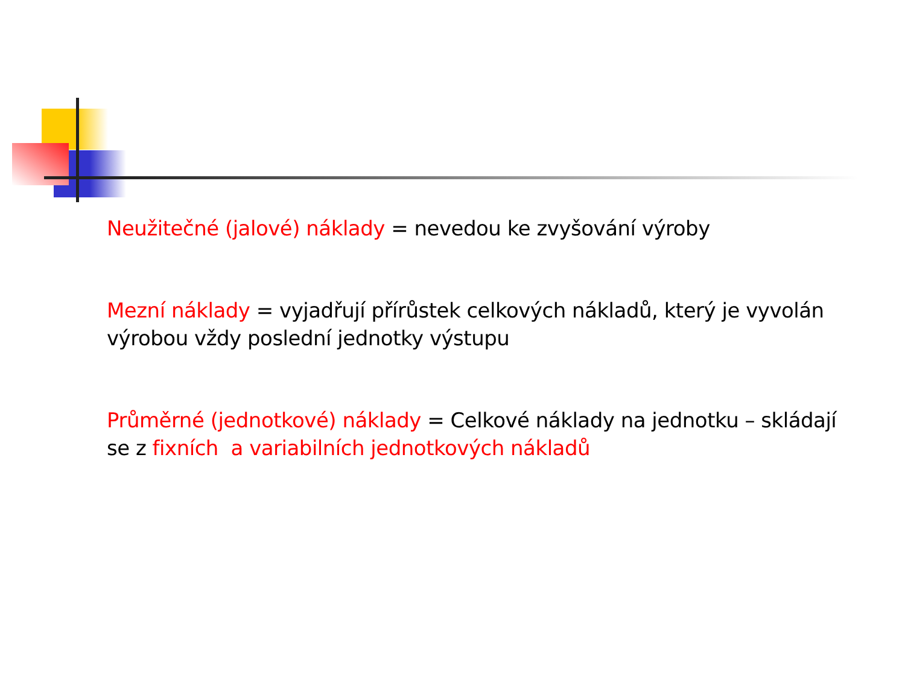Neužitečné (jalové) náklady = nevedou ke zvyšování výroby
Mezní náklady = vyjadřují přírůstek celkových nákladů, který je vyvolán výrobou vždy poslední jednotky výstupu
Průměrné (jednotkové) náklady = Celkové náklady na jednotku – skládají se z fixních a variabilních jednotkových nákladů